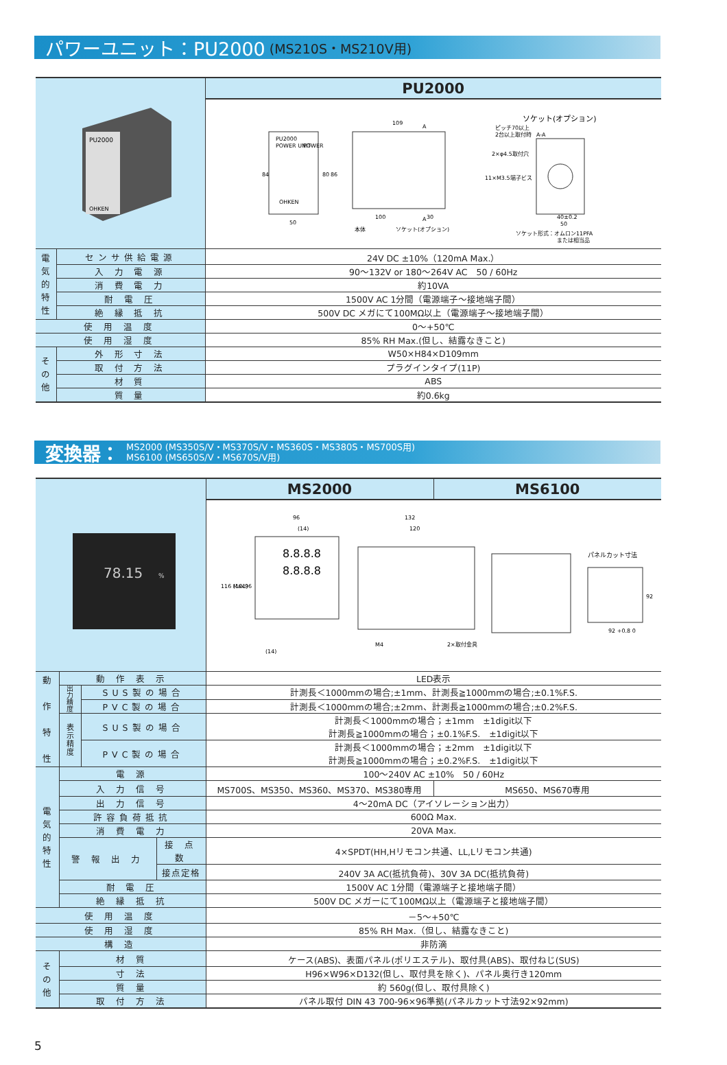パワーユニット：PU2000 (MS210S・MS210V用)
| PU2000 OHKEN | | PU2000 |
| | | PU2000 POWER UNIT POWER OHKEN 84 80 86 50 109 100 30 本体 ソケット(オプション) A A ソケット(オプション) ピッチ70以上 2台以上取付時 A-A 2×φ4.5取付穴 11×M3.5端子ビス 40±0.2 50 ソケット形式：オムロン11PFA または相当品 |
| 電 気 的 特 性 | センサ供給電源 | 24V DC ±10%（120mA Max.） |
| | 入 力 電 源 | 90～132V or 180～264V AC 50 / 60Hz |
| | 消 費 電 力 | 約10VA |
| | 耐 電 圧 | 1500V AC 1分間（電源端子～接地端子間） |
| | 絶 縁 抵 抗 | 500V DC メガにて100MΩ以上（電源端子～接地端子間） |
| 使 用 温 度 | | 0～+50℃ |
| 使 用 湿 度 | | 85% RH Max.(但し、結露なきこと) |
| そ の 他 | 外 形 寸 法 | W50×H84×D109mm |
| | 取 付 方 法 | プラグインタイプ(11P) |
| | 材 質 | ABS |
| | 質 量 | 約0.6kg |
変換器： MS2000 (MS350S/V・MS370S/V・MS360S・MS380S・MS700S用)
MS6100 (MS650S/V・MS670S/V用)
| 78.15 % | | | | MS2000 | MS6100 |
| | | | | 96 (14) 8.8.8.8 8.8.8.8 116 Max. (101) 96 (14) 132 120 M4 2×取付金具 パネルカット寸法 92 +0.8 0 92 | |
| 動 作 特 性 | 動 作 表 示 | | | LED表示 | |
| | 出 力 精 度 | SUS製の場合 | | 計測長＜1000mmの場合;±1mm、計測長≧1000mmの場合;±0.1%F.S. | |
| | | PVC製の場合 | | 計測長＜1000mmの場合;±2mm、計測長≧1000mmの場合;±0.2%F.S. | |
| | 表 示 精 度 | SUS製の場合 | | 計測長＜1000mmの場合；±1mm ±1digit以下 計測長≧1000mmの場合；±0.1%F.S. ±1digit以下 | |
| | | PVC製の場合 | | 計測長＜1000mmの場合；±2mm ±1digit以下 計測長≧1000mmの場合；±0.2%F.S. ±1digit以下 | |
| 電 気 的 特 性 | 電 源 | | | 100～240V AC ±10% 50 / 60Hz | |
| | 入 力 信 号 | | | MS700S、MS350、MS360、MS370、MS380専用 | MS650、MS670専用 |
| | 出 力 信 号 | | | 4～20mA DC（アイソレーション出力） | |
| | 許容負荷抵抗 | | | 600Ω Max. | |
| | 消 費 電 力 | | | 20VA Max. | |
| | 警 報 出 力 | | 接 点 数 | 4×SPDT(HH,Hリモコン共通、LL,Lリモコン共通) | |
| | | | 接点定格 | 240V 3A AC(抵抗負荷)、30V 3A DC(抵抗負荷) | |
| | 耐 電 圧 | | | 1500V AC 1分間（電源端子と接地端子間） | |
| | 絶 縁 抵 抗 | | | 500V DC メガーにて100MΩ以上（電源端子と接地端子間） | |
| 使 用 温 度 | | | | －5～+50℃ | |
| 使 用 湿 度 | | | | 85% RH Max.（但し、結露なきこと) | |
| 構 造 | | | | 非防滴 | |
| そ の 他 | 材 質 | | | ケース(ABS)、表面パネル(ポリエステル)、取付具(ABS)、取付ねじ(SUS) | |
| | 寸 法 | | | H96×W96×D132(但し、取付具を除く)、パネル奥行き120mm | |
| | 質 量 | | | 約 560g(但し、取付具除く) | |
| | 取 付 方 法 | | | パネル取付 DIN 43 700-96×96準拠(パネルカット寸法92×92mm) | |
5